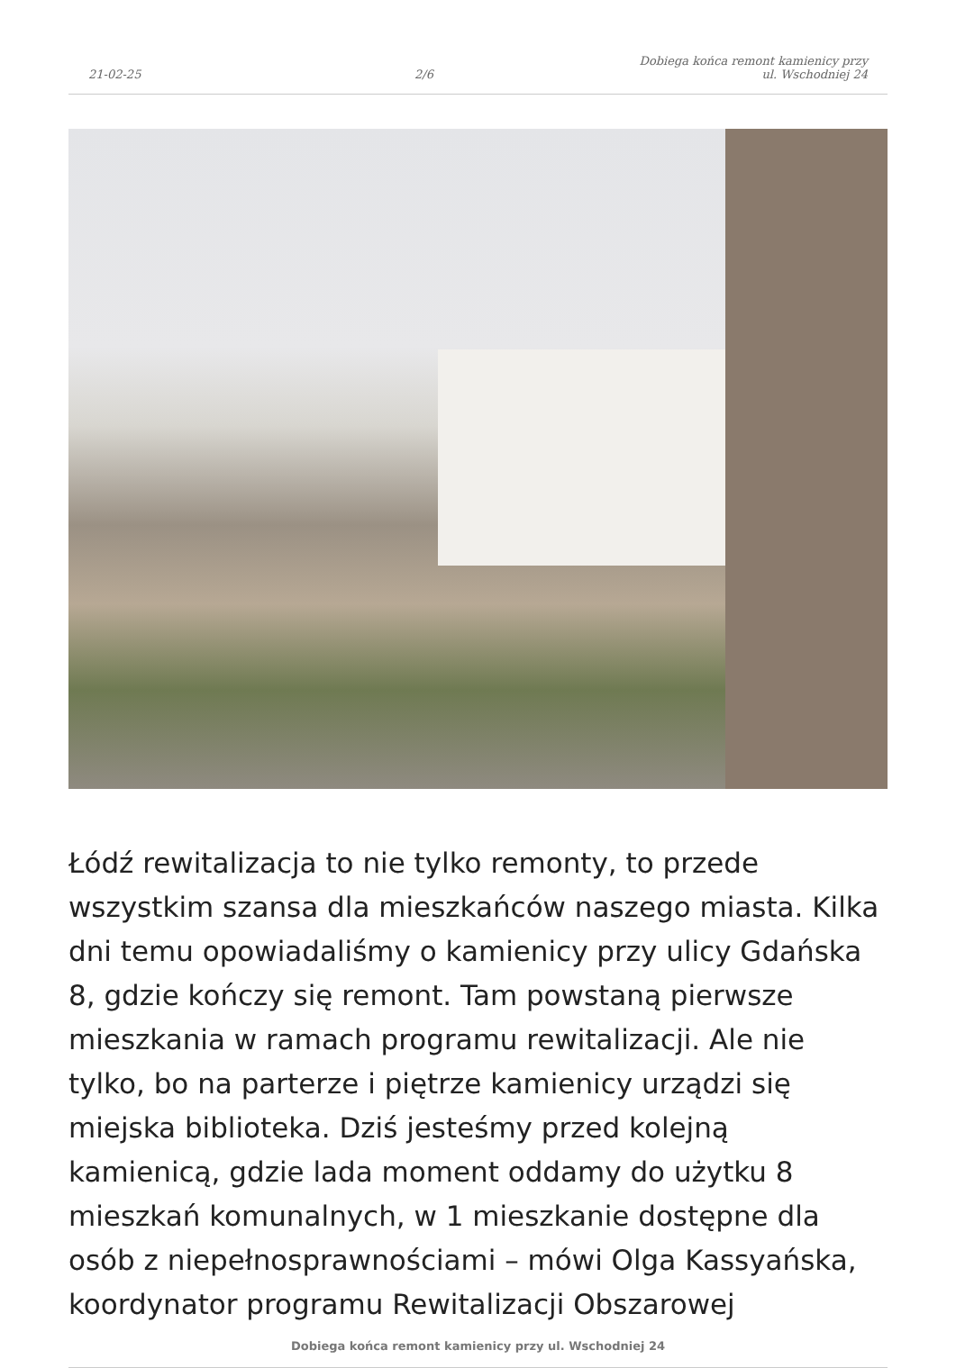21-02-25
2/6
Dobiega końca remont kamienicy przy
ul. Wschodniej 24
Łódź rewitalizacja to nie tylko remonty, to przede wszystkim szansa dla mieszkańców naszego miasta. Kilka dni temu opowiadaliśmy o kamienicy przy ulicy Gdańska 8, gdzie kończy się remont. Tam powstaną pierwsze mieszkania w ramach programu rewitalizacji. Ale nie tylko, bo na parterze i piętrze kamienicy urządzi się miejska biblioteka. Dziś jesteśmy przed kolejną kamienicą, gdzie lada moment oddamy do użytku 8 mieszkań komunalnych, w 1 mieszkanie dostępne dla osób z niepełnosprawnościami – mówi Olga Kassyańska, koordynator programu Rewitalizacji Obszarowej
Dobiega końca remont kamienicy przy ul. Wschodniej 24